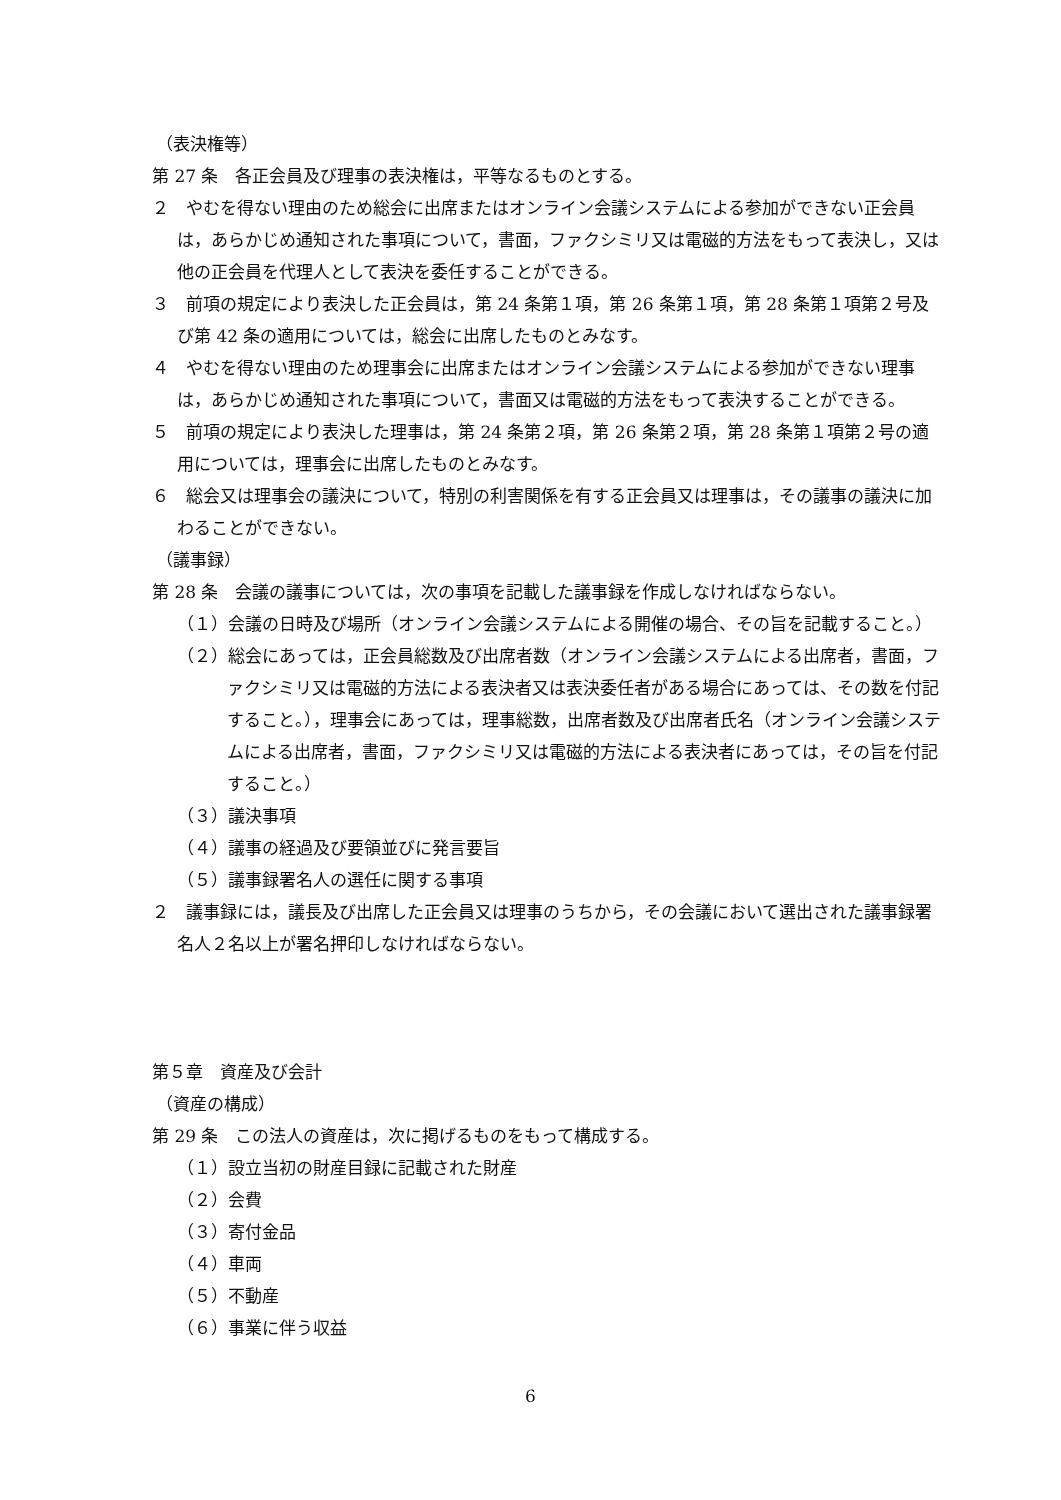（表決権等）
第 27 条　各正会員及び理事の表決権は，平等なるものとする。
２　やむを得ない理由のため総会に出席またはオンライン会議システムによる参加ができない正会員は，あらかじめ通知された事項について，書面，ファクシミリ又は電磁的方法をもって表決し，又は他の正会員を代理人として表決を委任することができる。
３　前項の規定により表決した正会員は，第 24 条第１項，第 26 条第１項，第 28 条第１項第２号及び第 42 条の適用については，総会に出席したものとみなす。
４　やむを得ない理由のため理事会に出席またはオンライン会議システムによる参加ができない理事は，あらかじめ通知された事項について，書面又は電磁的方法をもって表決することができる。
５　前項の規定により表決した理事は，第 24 条第２項，第 26 条第２項，第 28 条第１項第２号の適用については，理事会に出席したものとみなす。
６　総会又は理事会の議決について，特別の利害関係を有する正会員又は理事は，その議事の議決に加わることができない。
（議事録）
第 28 条　会議の議事については，次の事項を記載した議事録を作成しなければならない。
（１）会議の日時及び場所（オンライン会議システムによる開催の場合、その旨を記載すること。）
（２）総会にあっては，正会員総数及び出席者数（オンライン会議システムによる出席者，書面，ファクシミリ又は電磁的方法による表決者又は表決委任者がある場合にあっては、その数を付記すること。），理事会にあっては，理事総数，出席者数及び出席者氏名（オンライン会議システムによる出席者，書面，ファクシミリ又は電磁的方法による表決者にあっては，その旨を付記すること。）
（３）議決事項
（４）議事の経過及び要領並びに発言要旨
（５）議事録署名人の選任に関する事項
２　議事録には，議長及び出席した正会員又は理事のうちから，その会議において選出された議事録署名人２名以上が署名押印しなければならない。
第５章　資産及び会計
（資産の構成）
第 29 条　この法人の資産は，次に掲げるものをもって構成する。
（１）設立当初の財産目録に記載された財産
（２）会費
（３）寄付金品
（４）車両
（５）不動産
（６）事業に伴う収益
6